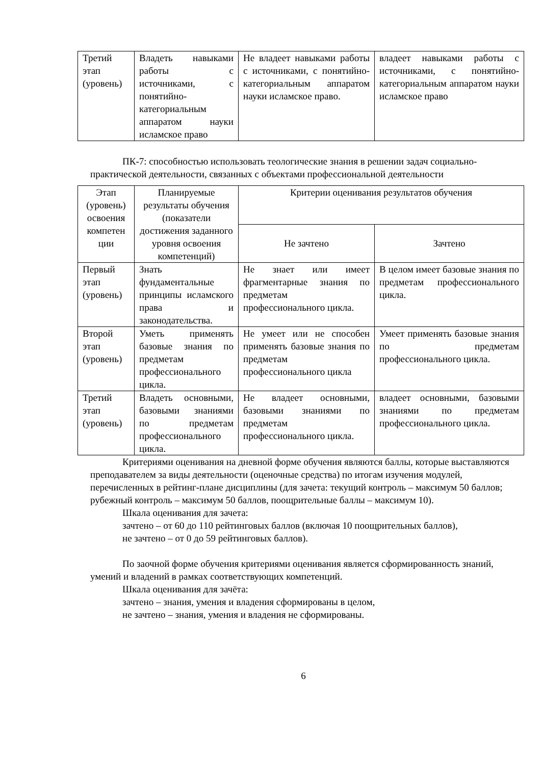| Третий этап (уровень) | Владеть навыками работы с источниками, с понятийно-категориальным аппаратом науки исламское право | Не владеет навыками работы с источниками, с понятийно-категориальным аппаратом науки исламское право. | владеет навыками работы с источниками, с понятийно-категориальным аппаратом науки исламское право |
ПК-7: способностью использовать теологические знания в решении задач социально-практической деятельности, связанных с объектами профессиональной деятельности
| Этап (уровень) освоения компетен ции | Планируемые результаты обучения (показатели достижения заданного уровня освоения компетенций) | Критерии оценивания результатов обучения | |
| --- | --- | --- | --- |
| | | Не зачтено | Зачтено |
| Первый этап (уровень) | Знать фундаментальные принципы исламского права и законодательства. | Не знает или имеет фрагментарные знания по предметам профессионального цикла. | В целом имеет базовые знания по предметам профессионального цикла. |
| Второй этап (уровень) | Уметь применять базовые знания по предметам профессионального цикла. | Не умеет или не способен применять базовые знания по предметам профессионального цикла | Умеет применять базовые знания по предметам профессионального цикла. |
| Третий этап (уровень) | Владеть основными, базовыми знаниями по предметам профессионального цикла. | Не владеет основными, базовыми знаниями по предметам профессионального цикла. | владеет основными, базовыми знаниями по предметам профессионального цикла. |
Критериями оценивания на дневной форме обучения являются баллы, которые выставляются преподавателем за виды деятельности (оценочные средства) по итогам изучения модулей, перечисленных в рейтинг-плане дисциплины (для зачета: текущий контроль – максимум 50 баллов; рубежный контроль – максимум 50 баллов, поощрительные баллы – максимум 10).
Шкала оценивания для зачета:
зачтено – от 60 до 110 рейтинговых баллов (включая 10 поощрительных баллов),
не зачтено – от 0 до 59 рейтинговых баллов).
По заочной форме обучения критериями оценивания является сформированность знаний, умений и владений в рамках соответствующих компетенций.
Шкала оценивания для зачёта:
зачтено – знания, умения и владения сформированы в целом,
не зачтено – знания, умения и владения не сформированы.
6